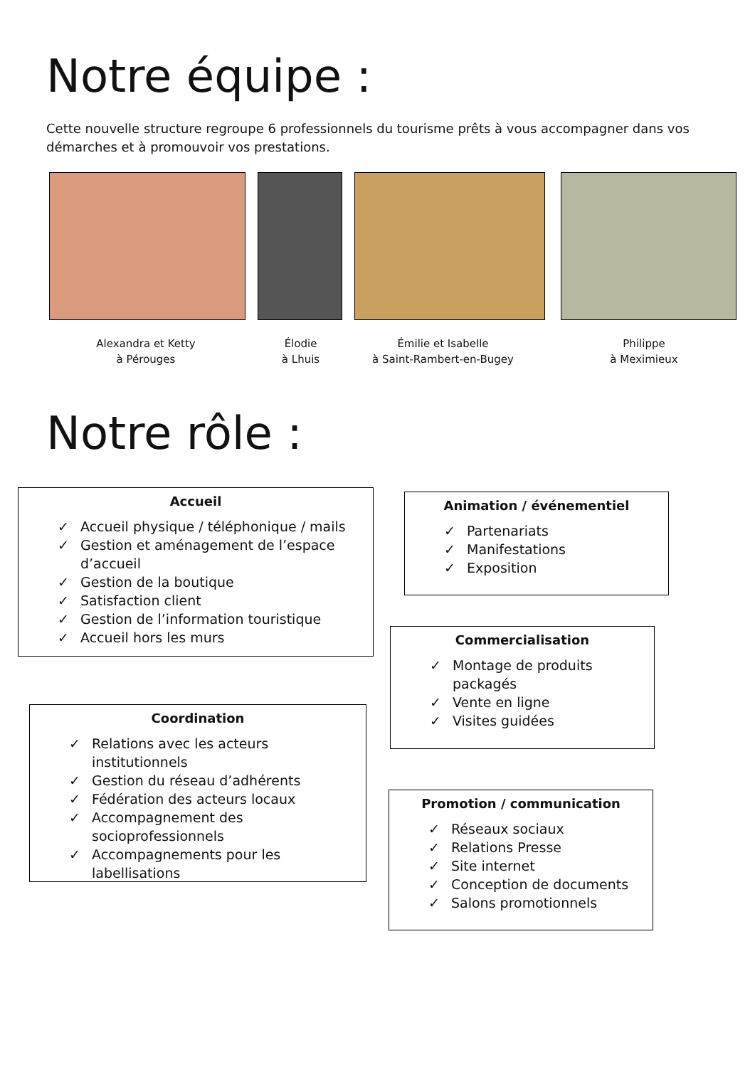Notre équipe :
Cette nouvelle structure regroupe 6 professionnels du tourisme prêts à vous accompagner dans vos démarches et à promouvoir vos prestations.
Alexandra et Ketty
à Pérouges
Élodie
à Lhuis
Émilie et Isabelle
à Saint-Rambert-en-Bugey
Philippe
à Meximieux
Notre rôle :
Accueil
✓ Accueil physique / téléphonique / mails
✓ Gestion et aménagement de l’espace d’accueil
✓ Gestion de la boutique
✓ Satisfaction client
✓ Gestion de l’information touristique
✓ Accueil hors les murs
Animation / événementiel
✓ Partenariats
✓ Manifestations
✓ Exposition
Commercialisation
✓ Montage de produits packagés
✓ Vente en ligne
✓ Visites guidées
Coordination
✓ Relations avec les acteurs institutionnels
✓ Gestion du réseau d’adhérents
✓ Fédération des acteurs locaux
✓ Accompagnement des socioprofessionnels
✓ Accompagnements pour les labellisations
Promotion / communication
✓ Réseaux sociaux
✓ Relations Presse
✓ Site internet
✓ Conception de documents
✓ Salons promotionnels